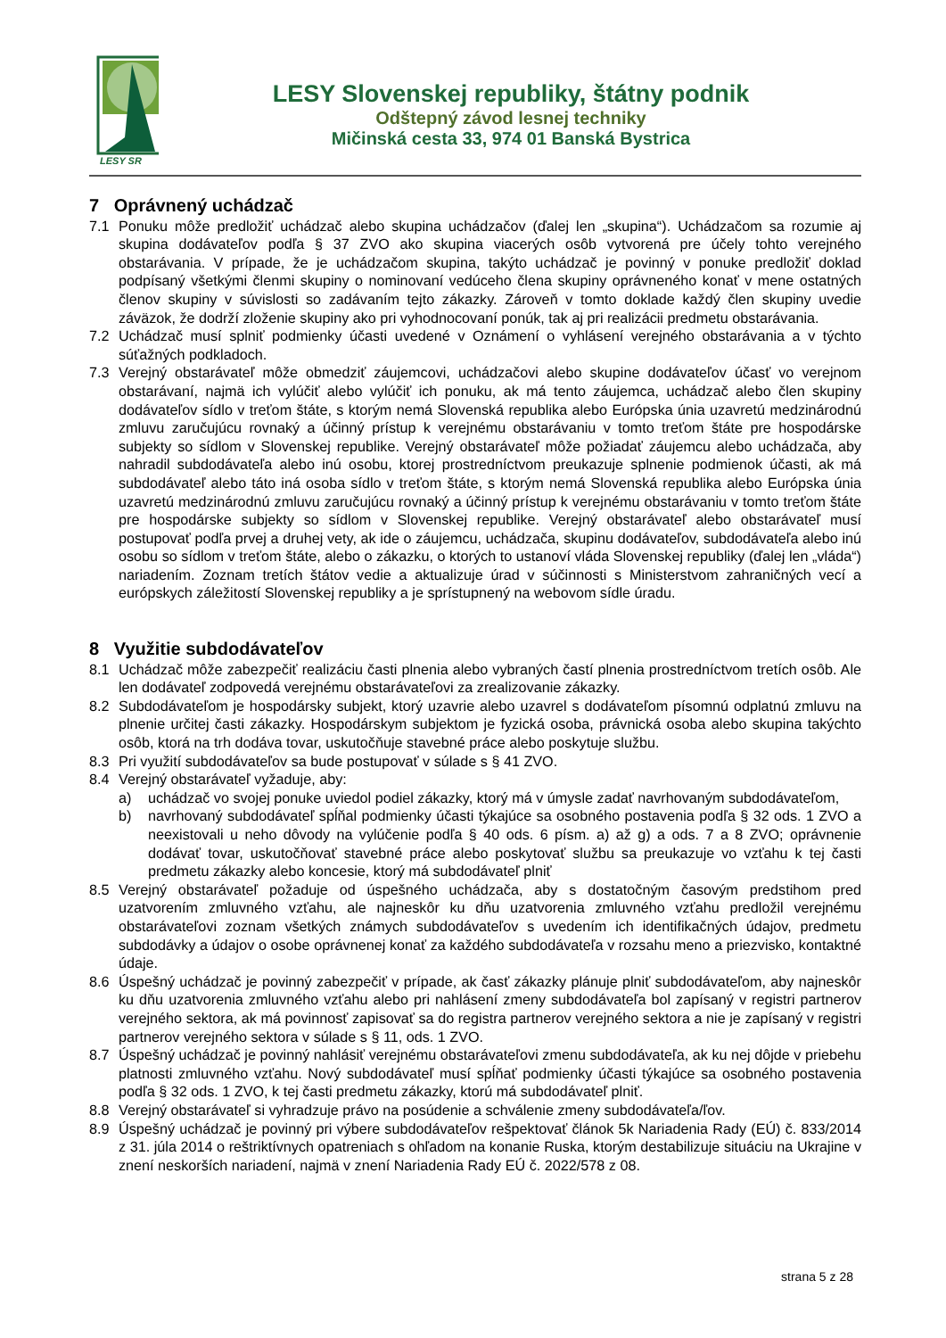LESY SR
LESY Slovenskej republiky, štátny podnik
Odštepný závod lesnej techniky
Mičinská cesta 33, 974 01 Banská Bystrica
7 Oprávnený uchádzač
7.1 Ponuku môže predložiť uchádzač alebo skupina uchádzačov (ďalej len „skupina“). Uchádzačom sa rozumie aj skupina dodávateľov podľa § 37 ZVO ako skupina viacerých osôb vytvorená pre účely tohto verejného obstarávania. V prípade, že je uchádzačom skupina, takýto uchádzač je povinný v ponuke predložiť doklad podpísaný všetkými členmi skupiny o nominovaní vedúceho člena skupiny oprávneného konať v mene ostatných členov skupiny v súvislosti so zadávaním tejto zákazky. Zároveň v tomto doklade každý člen skupiny uvedie záväzok, že dodrží zloženie skupiny ako pri vyhodnocovaní ponúk, tak aj pri realizácii predmetu obstarávania.
7.2 Uchádzač musí splniť podmienky účasti uvedené v Oznámení o vyhlásení verejného obstarávania a v týchto súťažných podkladoch.
7.3 Verejný obstarávateľ môže obmedziť záujemcovi, uchádzačovi alebo skupine dodávateľov účasť vo verejnom obstarávaní, najmä ich vylúčiť alebo vylúčiť ich ponuku, ak má tento záujemca, uchádzač alebo člen skupiny dodávateľov sídlo v treťom štáte, s ktorým nemá Slovenská republika alebo Európska únia uzavretú medzinárodnú zmluvu zaručujúcu rovnaký a účinný prístup k verejnému obstarávaniu v tomto treťom štáte pre hospodárske subjekty so sídlom v Slovenskej republike. Verejný obstarávateľ môže požiadať záujemcu alebo uchádzača, aby nahradil subdodávateľa alebo inú osobu, ktorej prostredníctvom preukazuje splnenie podmienok účasti, ak má subdodávateľ alebo táto iná osoba sídlo v treťom štáte, s ktorým nemá Slovenská republika alebo Európska únia uzavretú medzinárodnú zmluvu zaručujúcu rovnaký a účinný prístup k verejnému obstarávaniu v tomto treťom štáte pre hospodárske subjekty so sídlom v Slovenskej republike. Verejný obstarávateľ alebo obstarávateľ musí postupovať podľa prvej a druhej vety, ak ide o záujemcu, uchádzača, skupinu dodávateľov, subdodávateľa alebo inú osobu so sídlom v treťom štáte, alebo o zákazku, o ktorých to ustanoví vláda Slovenskej republiky (ďalej len „vláda“) nariadením. Zoznam tretích štátov vedie a aktualizuje úrad v súčinnosti s Ministerstvom zahraničných vecí a európskych záležitostí Slovenskej republiky a je sprístupnený na webovom sídle úradu.
8 Využitie subdodávateľov
8.1 Uchádzač môže zabezpečiť realizáciu časti plnenia alebo vybraných častí plnenia prostredníctvom tretích osôb. Ale len dodávateľ zodpovedá verejnému obstarávateľovi za zrealizovanie zákazky.
8.2 Subdodávateľom je hospodársky subjekt, ktorý uzavrie alebo uzavrel s dodávateľom písomnú odplatnú zmluvu na plnenie určitej časti zákazky. Hospodárskym subjektom je fyzická osoba, právnická osoba alebo skupina takýchto osôb, ktorá na trh dodáva tovar, uskutočňuje stavebné práce alebo poskytuje službu.
8.3 Pri využití subdodávateľov sa bude postupovať v súlade s § 41 ZVO.
8.4 Verejný obstarávateľ vyžaduje, aby:
a) uchádzač vo svojej ponuke uviedol podiel zákazky, ktorý má v úmysle zadať navrhovaným subdodávateľom,
b) navrhovaný subdodávateľ spĺňal podmienky účasti týkajúce sa osobného postavenia podľa § 32 ods. 1 ZVO a neexistovali u neho dôvody na vylúčenie podľa § 40 ods. 6 písm. a) až g) a ods. 7 a 8 ZVO; oprávnenie dodávať tovar, uskutočňovať stavebné práce alebo poskytovať službu sa preukazuje vo vzťahu k tej časti predmetu zákazky alebo koncesie, ktorý má subdodávateľ plniť
8.5 Verejný obstarávateľ požaduje od úspešného uchádzača, aby s dostatočným časovým predstihom pred uzatvorením zmluvného vzťahu, ale najneskôr ku dňu uzatvorenia zmluvného vzťahu predložil verejnému obstarávateľovi zoznam všetkých známych subdodávateľov s uvedením ich identifikačných údajov, predmetu subdodávky a údajov o osobe oprávnenej konať za každého subdodávateľa v rozsahu meno a priezvisko, kontaktné údaje.
8.6 Úspešný uchádzač je povinný zabezpečiť v prípade, ak časť zákazky plánuje plniť subdodávateľom, aby najneskôr ku dňu uzatvorenia zmluvného vzťahu alebo pri nahlásení zmeny subdodávateľa bol zapísaný v registri partnerov verejného sektora, ak má povinnosť zapisovať sa do registra partnerov verejného sektora a nie je zapísaný v registri partnerov verejného sektora v súlade s § 11, ods. 1 ZVO.
8.7 Úspešný uchádzač je povinný nahlásiť verejnému obstarávateľovi zmenu subdodávateľa, ak ku nej dôjde v priebehu platnosti zmluvného vzťahu. Nový subdodávateľ musí spĺňať podmienky účasti týkajúce sa osobného postavenia podľa § 32 ods. 1 ZVO, k tej časti predmetu zákazky, ktorú má subdodávateľ plniť.
8.8 Verejný obstarávateľ si vyhradzuje právo na posúdenie a schválenie zmeny subdodávateľa/ľov.
8.9 Úspešný uchádzač je povinný pri výbere subdodávateľov rešpektovať článok 5k Nariadenia Rady (EÚ) č. 833/2014 z 31. júla 2014 o reštriktívnych opatreniach s ohľadom na konanie Ruska, ktorým destabilizuje situáciu na Ukrajine v znení neskorších nariadení, najmä v znení Nariadenia Rady EÚ č. 2022/578 z 08.
strana 5 z 28